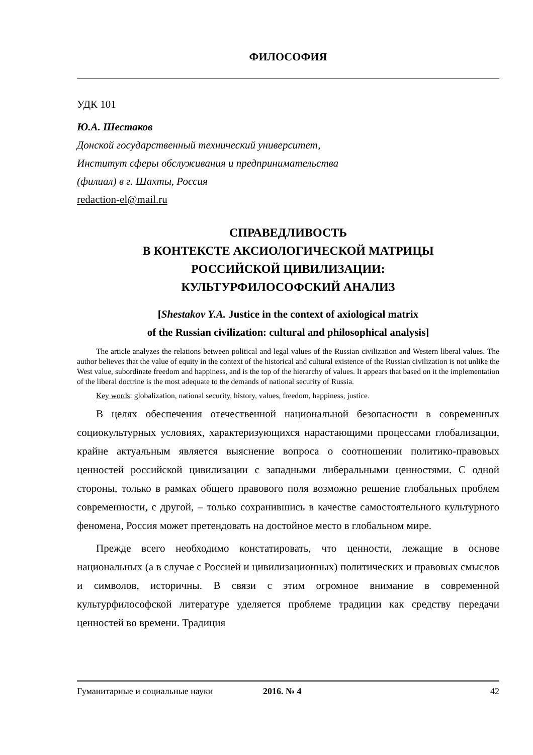ФИЛОСОФИЯ
УДК 101
Ю.А. Шестаков
Донской государственный технический университет,
Институт сферы обслуживания и предпринимательства
(филиал) в г. Шахты, Россия
redaction-el@mail.ru
СПРАВЕДЛИВОСТЬ
В КОНТЕКСТЕ АКСИОЛОГИЧЕСКОЙ МАТРИЦЫ
РОССИЙСКОЙ ЦИВИЛИЗАЦИИ:
КУЛЬТУРФИЛОСОФСКИЙ АНАЛИЗ
[Shestakov Y.A. Justice in the context of axiological matrix
of the Russian civilization: cultural and philosophical analysis]
The article analyzes the relations between political and legal values of the Russian civilization and Western liberal values. The author believes that the value of equity in the context of the historical and cultural existence of the Russian civilization is not unlike the West value, subordinate freedom and happiness, and is the top of the hierarchy of values. It appears that based on it the implementation of the liberal doctrine is the most adequate to the demands of national security of Russia.
Key words: globalization, national security, history, values, freedom, happiness, justice.
В целях обеспечения отечественной национальной безопасности в современных социокультурных условиях, характеризующихся нарастающими процессами глобализации, крайне актуальным является выяснение вопроса о соотношении политико-правовых ценностей российской цивилизации с западными либеральными ценностями. С одной стороны, только в рамках общего правового поля возможно решение глобальных проблем современности, с другой, – только сохранившись в качестве самостоятельного культурного феномена, Россия может претендовать на достойное место в глобальном мире.
Прежде всего необходимо констатировать, что ценности, лежащие в основе национальных (а в случае с Россией и цивилизационных) политических и правовых смыслов и символов, историчны. В связи с этим огромное внимание в современной культурфилософской литературе уделяется проблеме традиции как средству передачи ценностей во времени. Традиция
Гуманитарные и социальные науки 2016. № 4 42